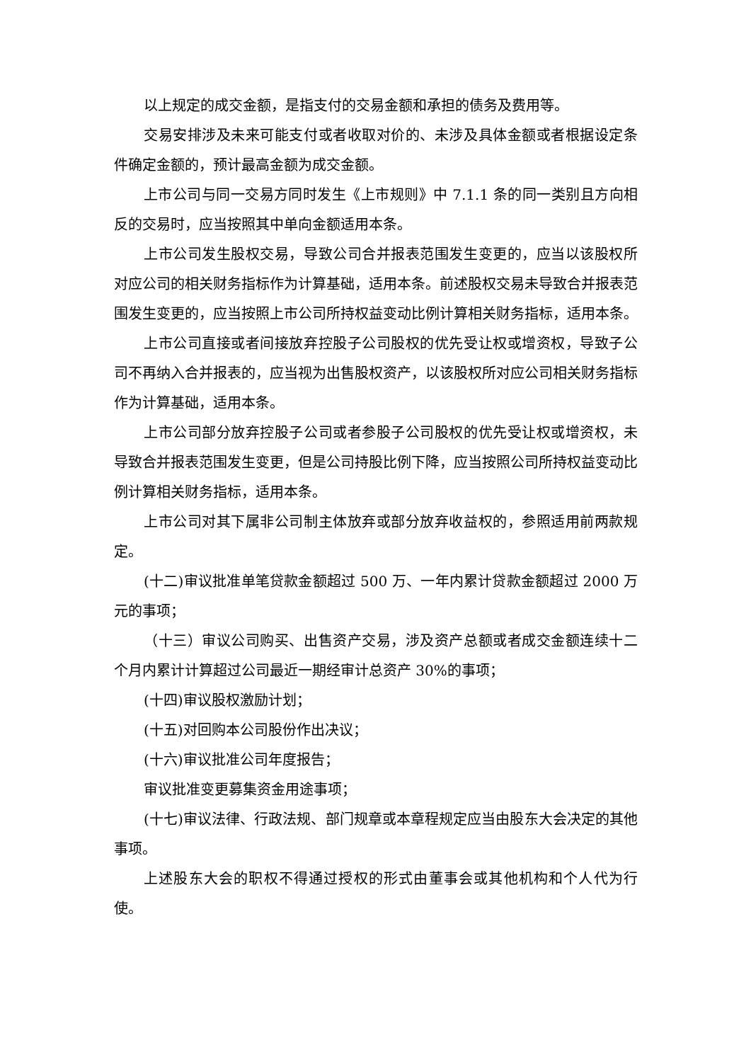以上规定的成交金额，是指支付的交易金额和承担的债务及费用等。
交易安排涉及未来可能支付或者收取对价的、未涉及具体金额或者根据设定条件确定金额的，预计最高金额为成交金额。
上市公司与同一交易方同时发生《上市规则》中 7.1.1 条的同一类别且方向相反的交易时，应当按照其中单向金额适用本条。
上市公司发生股权交易，导致公司合并报表范围发生变更的，应当以该股权所对应公司的相关财务指标作为计算基础，适用本条。前述股权交易未导致合并报表范围发生变更的，应当按照上市公司所持权益变动比例计算相关财务指标，适用本条。
上市公司直接或者间接放弃控股子公司股权的优先受让权或增资权，导致子公司不再纳入合并报表的，应当视为出售股权资产，以该股权所对应公司相关财务指标作为计算基础，适用本条。
上市公司部分放弃控股子公司或者参股子公司股权的优先受让权或增资权，未导致合并报表范围发生变更，但是公司持股比例下降，应当按照公司所持权益变动比例计算相关财务指标，适用本条。
上市公司对其下属非公司制主体放弃或部分放弃收益权的，参照适用前两款规定。
(十二)审议批准单笔贷款金额超过 500 万、一年内累计贷款金额超过 2000 万元的事项；
（十三）审议公司购买、出售资产交易，涉及资产总额或者成交金额连续十二个月内累计计算超过公司最近一期经审计总资产 30%的事项；
(十四)审议股权激励计划；
(十五)对回购本公司股份作出决议；
(十六)审议批准公司年度报告；
审议批准变更募集资金用途事项；
(十七)审议法律、行政法规、部门规章或本章程规定应当由股东大会决定的其他事项。
上述股东大会的职权不得通过授权的形式由董事会或其他机构和个人代为行使。